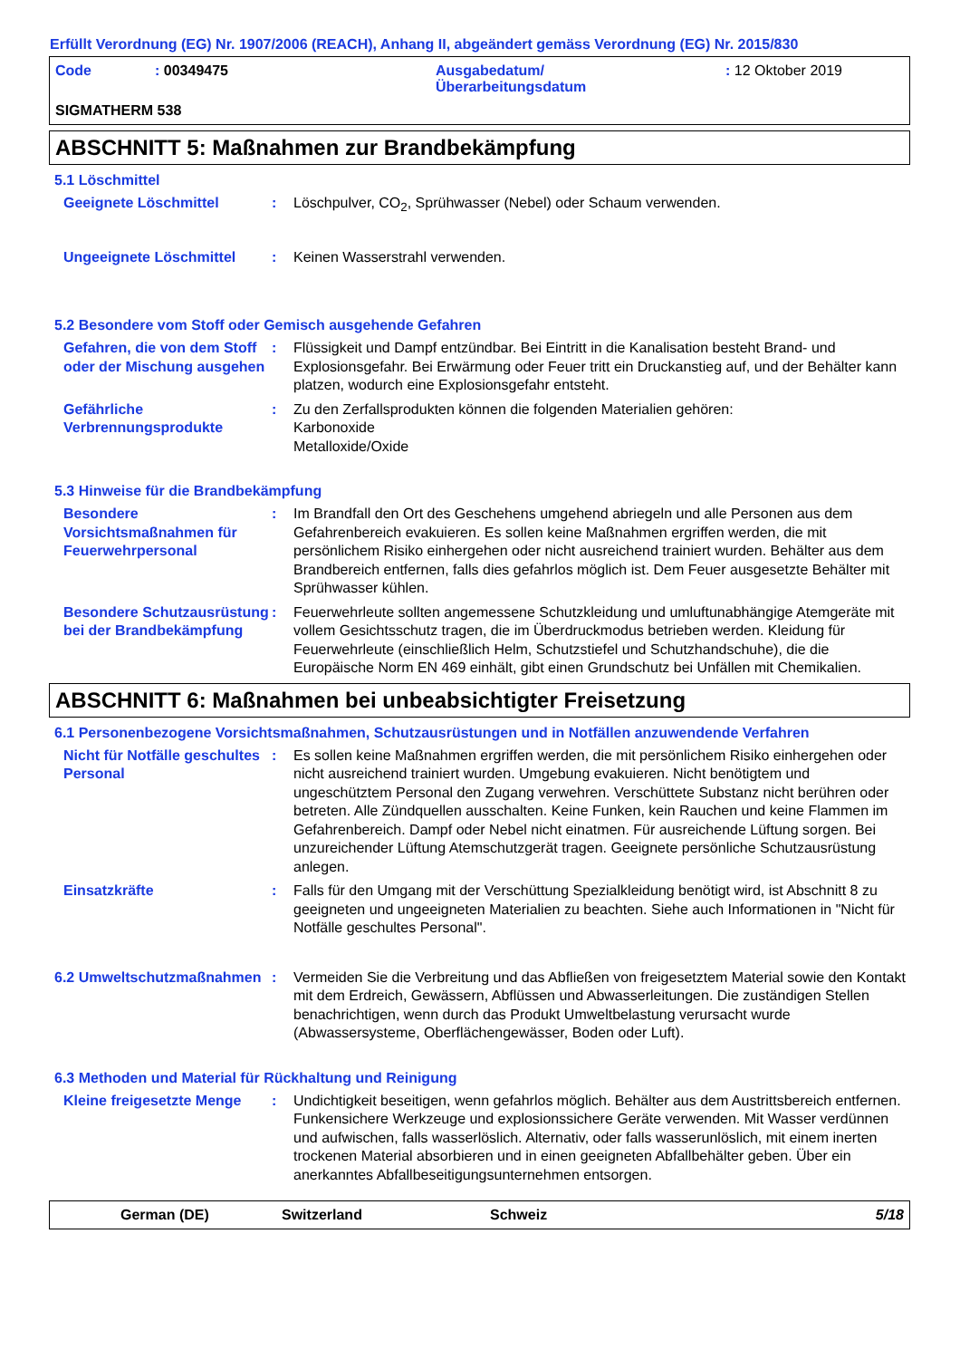Erfüllt Verordnung (EG) Nr. 1907/2006 (REACH), Anhang II, abgeändert gemäss Verordnung (EG) Nr. 2015/830
Code: 00349475 Ausgabedatum/
Überarbeitungsdatum: 12 Oktober 2019 SIGMATHERM 538
ABSCHNITT 5: Maßnahmen zur Brandbekämpfung
5.1 Löschmittel
Geeignete Löschmittel: Löschpulver, CO<sub>2</sub>, Sprühwasser (Nebel) oder Schaum verwenden.
Ungeeignete Löschmittel: Keinen Wasserstrahl verwenden.
5.2 Besondere vom Stoff oder Gemisch ausgehende Gefahren
Gefahren, die von dem Stoff oder der Mischung ausgehen: Flüssigkeit und Dampf entzündbar. Bei Eintritt in die Kanalisation besteht Brand- und Explosionsgefahr. Bei Erwärmung oder Feuer tritt ein Druckanstieg auf, und der Behälter kann platzen, wodurch eine Explosionsgefahr entsteht.
Gefährliche Verbrennungsprodukte: Zu den Zerfallsprodukten können die folgenden Materialien gehören:
Karbonoxide
Metalloxide/Oxide
5.3 Hinweise für die Brandbekämpfung
Besondere Vorsichtsmaßnahmen für Feuerwehrpersonal: Im Brandfall den Ort des Geschehens umgehend abriegeln und alle Personen aus dem Gefahrenbereich evakuieren. Es sollen keine Maßnahmen ergriffen werden, die mit persönlichem Risiko einhergehen oder nicht ausreichend trainiert wurden. Behälter aus dem Brandbereich entfernen, falls dies gefahrlos möglich ist. Dem Feuer ausgesetzte Behälter mit Sprühwasser kühlen.
Besondere Schutzausrüstung bei der Brandbekämpfung: Feuerwehrleute sollten angemessene Schutzkleidung und umluftunabhängige Atemgeräte mit vollem Gesichtsschutz tragen, die im Überdruckmodus betrieben werden. Kleidung für Feuerwehrleute (einschließlich Helm, Schutzstiefel und Schutzhandschuhe), die die Europäische Norm EN 469 einhält, gibt einen Grundschutz bei Unfällen mit Chemikalien.
ABSCHNITT 6: Maßnahmen bei unbeabsichtigter Freisetzung
6.1 Personenbezogene Vorsichtsmaßnahmen, Schutzausrüstungen und in Notfällen anzuwendende Verfahren
Nicht für Notfälle geschultes Personal: Es sollen keine Maßnahmen ergriffen werden, die mit persönlichem Risiko einhergehen oder nicht ausreichend trainiert wurden. Umgebung evakuieren. Nicht benötigtem und ungeschütztem Personal den Zugang verwehren. Verschüttete Substanz nicht berühren oder betreten. Alle Zündquellen ausschalten. Keine Funken, kein Rauchen und keine Flammen im Gefahrenbereich. Dampf oder Nebel nicht einatmen. Für ausreichende Lüftung sorgen. Bei unzureichender Lüftung Atemschutzgerät tragen. Geeignete persönliche Schutzausrüstung anlegen.
Einsatzkräfte: Falls für den Umgang mit der Verschüttung Spezialkleidung benötigt wird, ist Abschnitt 8 zu geeigneten und ungeeigneten Materialien zu beachten. Siehe auch Informationen in "Nicht für Notfälle geschultes Personal".
6.2 Umweltschutzmaßnahmen: Vermeiden Sie die Verbreitung und das Abfließen von freigesetztem Material sowie den Kontakt mit dem Erdreich, Gewässern, Abflüssen und Abwasserleitungen. Die zuständigen Stellen benachrichtigen, wenn durch das Produkt Umweltbelastung verursacht wurde (Abwassersysteme, Oberflächengewässer, Boden oder Luft).
6.3 Methoden und Material für Rückhaltung und Reinigung
Kleine freigesetzte Menge: Undichtigkeit beseitigen, wenn gefahrlos möglich. Behälter aus dem Austrittsbereich entfernen. Funkensichere Werkzeuge und explosionssichere Geräte verwenden. Mit Wasser verdünnen und aufwischen, falls wasserlöslich. Alternativ, oder falls wasserunlöslich, mit einem inerten trockenen Material absorbieren und in einen geeigneten Abfallbehälter geben. Über ein anerkanntes Abfallbeseitigungsunternehmen entsorgen.
German (DE) Switzerland Schweiz 5/18